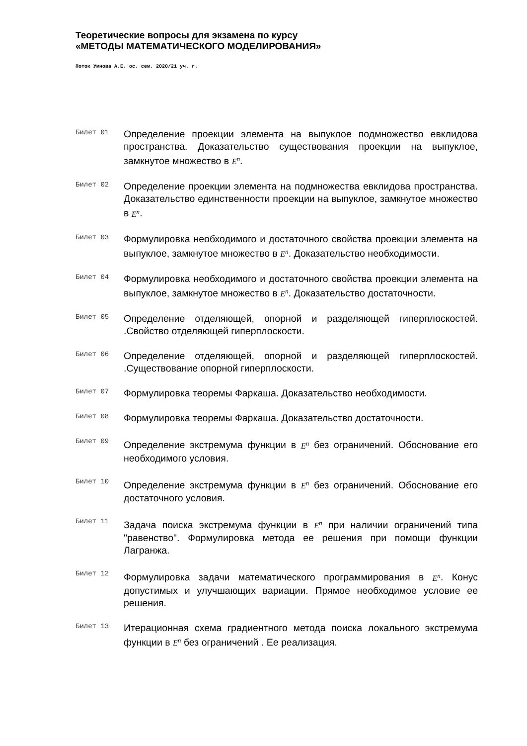Теоретические вопросы для экзамена по курсу
«МЕТОДЫ МАТЕМАТИЧЕСКОГО МОДЕЛИРОВАНИЯ»
Поток Умнова А.Е. ос. сем. 2020/21 уч. г.
Билет 01
Определение проекции элемента на выпуклое подмножество евклидова пространства. Доказательство существования проекции на выпуклое, замкнутое множество в E<sup>n</sup>.
Билет 02
Определение проекции элемента на подмножества евклидова пространства. Доказательство единственности проекции на выпуклое, замкнутое множество в E<sup>n</sup>.
Билет 03
Формулировка необходимого и достаточного свойства проекции элемента на выпуклое, замкнутое множество в E<sup>n</sup>. Доказательство необходимости.
Билет 04
Формулировка необходимого и достаточного свойства проекции элемента на выпуклое, замкнутое множество в E<sup>n</sup>. Доказательство достаточности.
Билет 05
Определение отделяющей, опорной и разделяющей гиперплоскостей. .Свойство отделяющей гиперплоскости.
Билет 06
Определение отделяющей, опорной и разделяющей гиперплоскостей. .Существование опорной гиперплоскости.
Билет 07
Формулировка теоремы Фаркаша. Доказательство необходимости.
Билет 08
Формулировка теоремы Фаркаша. Доказательство достаточности.
Билет 09
Определение экстремума функции в E<sup>n</sup> без ограничений. Обоснование его необходимого условия.
Билет 10
Определение экстремума функции в E<sup>n</sup> без ограничений. Обоснование его достаточного условия.
Билет 11
Задача поиска экстремума функции в E<sup>n</sup> при наличии ограничений типа "равенство". Формулировка метода ее решения при помощи функции Лагранжа.
Билет 12
Формулировка задачи математического программирования в E<sup>n</sup>. Конус допустимых и улучшающих вариации. Прямое необходимое условие ее решения.
Билет 13
Итерационная схема градиентного метода поиска локального экстремума функции в E<sup>n</sup> без ограничений . Ее реализация.